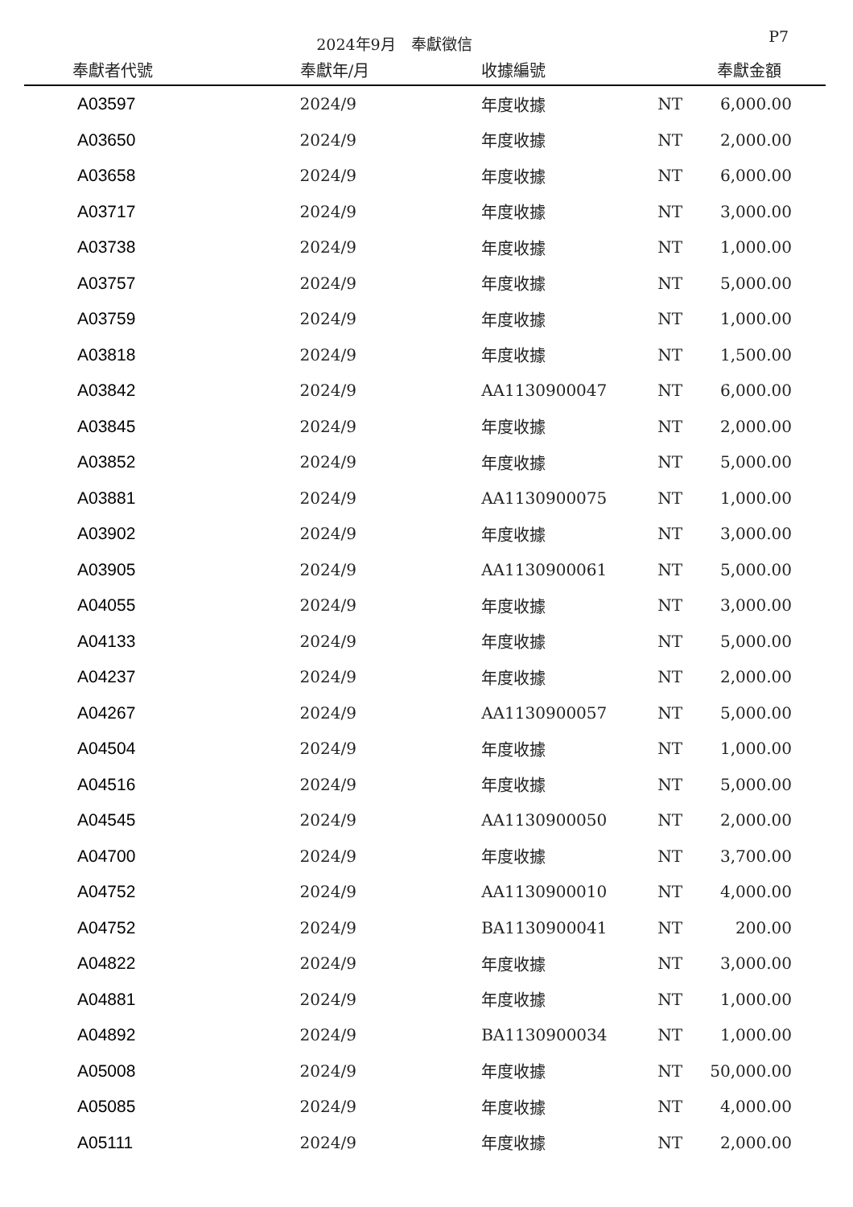2024年9月　奉獻徵信
P7
| 奉獻者代號 | 奉獻年/月 | 收據編號 | | 奉獻金額 |
| --- | --- | --- | --- | --- |
| A03597 | 2024/9 | 年度收據 | NT | 6,000.00 |
| A03650 | 2024/9 | 年度收據 | NT | 2,000.00 |
| A03658 | 2024/9 | 年度收據 | NT | 6,000.00 |
| A03717 | 2024/9 | 年度收據 | NT | 3,000.00 |
| A03738 | 2024/9 | 年度收據 | NT | 1,000.00 |
| A03757 | 2024/9 | 年度收據 | NT | 5,000.00 |
| A03759 | 2024/9 | 年度收據 | NT | 1,000.00 |
| A03818 | 2024/9 | 年度收據 | NT | 1,500.00 |
| A03842 | 2024/9 | AA1130900047 | NT | 6,000.00 |
| A03845 | 2024/9 | 年度收據 | NT | 2,000.00 |
| A03852 | 2024/9 | 年度收據 | NT | 5,000.00 |
| A03881 | 2024/9 | AA1130900075 | NT | 1,000.00 |
| A03902 | 2024/9 | 年度收據 | NT | 3,000.00 |
| A03905 | 2024/9 | AA1130900061 | NT | 5,000.00 |
| A04055 | 2024/9 | 年度收據 | NT | 3,000.00 |
| A04133 | 2024/9 | 年度收據 | NT | 5,000.00 |
| A04237 | 2024/9 | 年度收據 | NT | 2,000.00 |
| A04267 | 2024/9 | AA1130900057 | NT | 5,000.00 |
| A04504 | 2024/9 | 年度收據 | NT | 1,000.00 |
| A04516 | 2024/9 | 年度收據 | NT | 5,000.00 |
| A04545 | 2024/9 | AA1130900050 | NT | 2,000.00 |
| A04700 | 2024/9 | 年度收據 | NT | 3,700.00 |
| A04752 | 2024/9 | AA1130900010 | NT | 4,000.00 |
| A04752 | 2024/9 | BA1130900041 | NT | 200.00 |
| A04822 | 2024/9 | 年度收據 | NT | 3,000.00 |
| A04881 | 2024/9 | 年度收據 | NT | 1,000.00 |
| A04892 | 2024/9 | BA1130900034 | NT | 1,000.00 |
| A05008 | 2024/9 | 年度收據 | NT | 50,000.00 |
| A05085 | 2024/9 | 年度收據 | NT | 4,000.00 |
| A05111 | 2024/9 | 年度收據 | NT | 2,000.00 |